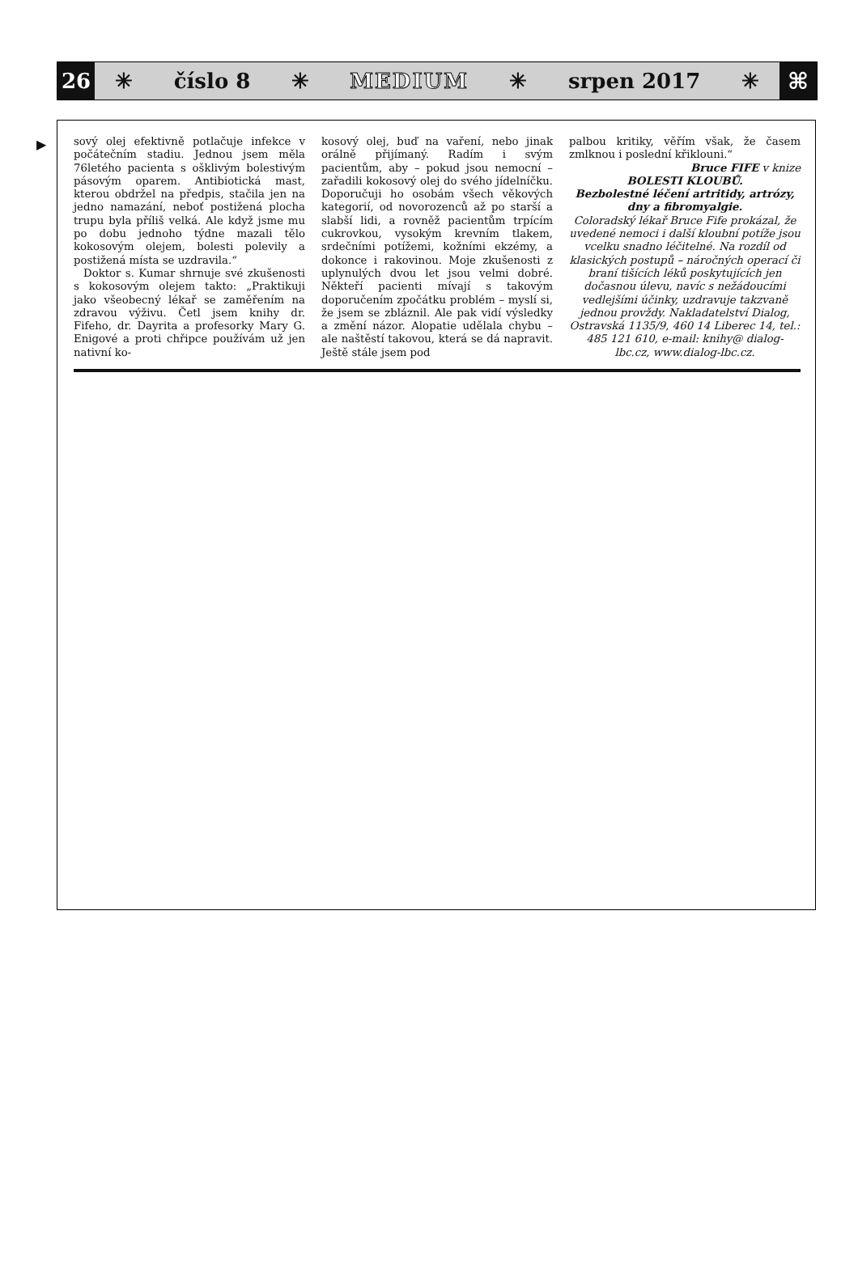26
✳ číslo 8 ✳ MEDIUM ✳ srpen 2017 ✳
⌘
▶
sový olej efektivně potlačuje infekce v počátečním stadiu. Jednou jsem měla 76letého pacienta s ošklivým bolestivým pásovým oparem. Antibiotická mast, kterou obdržel na předpis, stačila jen na jedno namazání, neboť postižená plocha trupu byla příliš velká. Ale když jsme mu po dobu jednoho týdne mazali tělo kokosovým olejem, bolesti polevily a postižená místa se uzdravila.“
Doktor s. Kumar shrnuje své zkušenosti s kokosovým olejem takto: „Praktikuji jako všeobecný lékař se zaměřením na zdravou výživu. Četl jsem knihy dr. Fifeho, dr. Dayrita a profesorky Mary G. Enigové a proti chřipce používám už jen nativní ko-
kosový olej, buď na vaření, nebo jinak orálně přijímaný. Radím i svým pacientům, aby – pokud jsou nemocní – zařadili kokosový olej do svého jídelníčku. Doporučuji ho osobám všech věkových kategorií, od novorozenců až po starší a slabší lidi, a rovněž pacientům trpícím cukrovkou, vysokým krevním tlakem, srdečními potížemi, kožními ekzémy, a dokonce i rakovinou. Moje zkušenosti z uplynulých dvou let jsou velmi dobré. Někteří pacienti mívají s takovým doporučením zpočátku problém – myslí si, že jsem se zbláznil. Ale pak vidí výsledky a změní názor. Alopatie udělala chybu – ale naštěstí takovou, která se dá napravit. Ještě stále jsem pod
palbou kritiky, věřím však, že časem zmlknou i poslední křiklouni.“
Bruce FIFE v knize
BOLESTI KLOUBŮ.
Bezbolestné léčení artritidy, artrózy, dny a fibromyalgie.
Coloradský lékař Bruce Fife prokázal, že uvedené nemoci i další kloubní potíže jsou vcelku snadno léčitelné. Na rozdíl od klasických postupů – náročných operací či braní tišících léků poskytujících jen dočasnou úlevu, navíc s nežádoucími vedlejšími účinky, uzdravuje takzvaně jednou provždy. Nakladatelství Dialog, Ostravská 1135/9, 460 14 Liberec 14, tel.: 485 121 610, e-mail: knihy@ dialog-lbc.cz, www.dialog-lbc.cz.